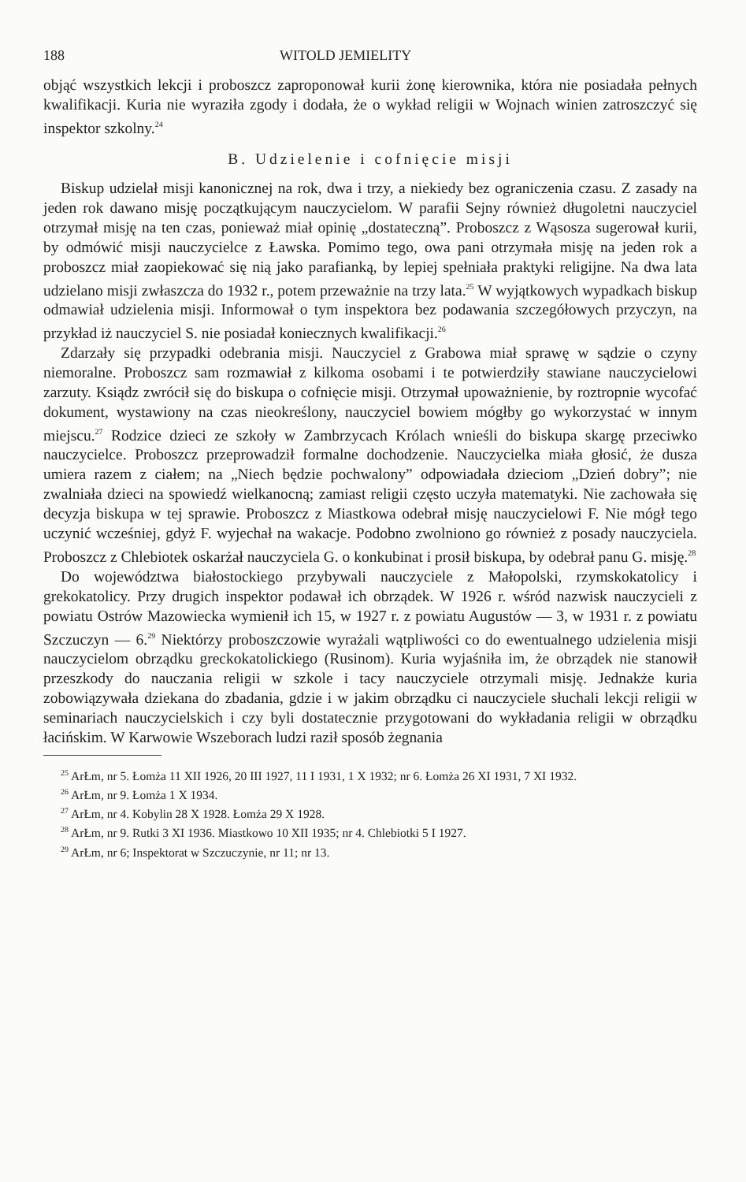188 WITOLD JEMIELITY
objąć wszystkich lekcji i proboszcz zaproponował kurii żonę kierownika, która nie posiadała pełnych kwalifikacji. Kuria nie wyraziła zgody i dodała, że o wykład religii w Wojnach winien zatroszczyć się inspektor szkolny.<sup>24</sup>
B. Udzielenie i cofnięcie misji
Biskup udzielał misji kanonicznej na rok, dwa i trzy, a niekiedy bez ograniczenia czasu. Z zasady na jeden rok dawano misję początkującym nauczycielom. W parafii Sejny również długoletni nauczyciel otrzymał misję na ten czas, ponieważ miał opinię „dostateczną”. Proboszcz z Wąsosza sugerował kurii, by odmówić misji nauczycielce z Ławska. Pomimo tego, owa pani otrzymała misję na jeden rok a proboszcz miał zaopiekować się nią jako parafianką, by lepiej spełniała praktyki religijne. Na dwa lata udzielano misji zwłaszcza do 1932 r., potem przeważnie na trzy lata.<sup>25</sup> W wyjątkowych wypadkach biskup odmawiał udzielenia misji. Informował o tym inspektora bez podawania szczegółowych przyczyn, na przykład iż nauczyciel S. nie posiadał koniecznych kwalifikacji.<sup>26</sup>
Zdarzały się przypadki odebrania misji. Nauczyciel z Grabowa miał sprawę w sądzie o czyny niemoralne. Proboszcz sam rozmawiał z kilkoma osobami i te potwierdziły stawiane nauczycielowi zarzuty. Ksiądz zwrócił się do biskupa o cofnięcie misji. Otrzymał upoważnienie, by roztropnie wycofać dokument, wystawiony na czas nieokreślony, nauczyciel bowiem mógłby go wykorzystać w innym miejscu.<sup>27</sup> Rodzice dzieci ze szkoły w Zambrzycach Królach wnieśli do biskupa skargę przeciwko nauczycielce. Proboszcz przeprowadził formalne dochodzenie. Nauczycielka miała głosić, że dusza umiera razem z ciałem; na „Niech będzie pochwalony” odpowiadała dzieciom „Dzień dobry”; nie zwalniała dzieci na spowiedź wielkanocną; zamiast religii często uczyła matematyki. Nie zachowała się decyzja biskupa w tej sprawie. Proboszcz z Miastkowa odebrał misję nauczycielowi F. Nie mógł tego uczynić wcześniej, gdyż F. wyjechał na wakacje. Podobno zwolniono go również z posady nauczyciela. Proboszcz z Chlebiotek oskarżał nauczyciela G. o konkubinat i prosił biskupa, by odebrał panu G. misję.<sup>28</sup>
Do województwa białostockiego przybywali nauczyciele z Małopolski, rzymskokatolicy i grekokatolicy. Przy drugich inspektor podawał ich obrządek. W 1926 r. wśród nazwisk nauczycieli z powiatu Ostrów Mazowiecka wymienił ich 15, w 1927 r. z powiatu Augustów — 3, w 1931 r. z powiatu Szczuczyn — 6.<sup>29</sup> Niektórzy proboszczowie wyrażali wątpliwości co do ewentualnego udzielenia misji nauczycielom obrządku greckokatolickiego (Rusinom). Kuria wyjaśniła im, że obrządek nie stanowił przeszkody do nauczania religii w szkole i tacy nauczyciele otrzymali misję. Jednakże kuria zobowiązywała dziekana do zbadania, gdzie i w jakim obrządku ci nauczyciele słuchali lekcji religii w seminariach nauczycielskich i czy byli dostatecznie przygotowani do wykładania religii w obrządku łacińskim. W Karwowie Wszeborach ludzi raził sposób żegnania
<sup>25</sup> ArŁm, nr 5. Łomża 11 XII 1926, 20 III 1927, 11 I 1931, 1 X 1932; nr 6. Łomża 26 XI 1931, 7 XI 1932.
<sup>26</sup> ArŁm, nr 9. Łomża 1 X 1934.
<sup>27</sup> ArŁm, nr 4. Kobylin 28 X 1928. Łomża 29 X 1928.
<sup>28</sup> ArŁm, nr 9. Rutki 3 XI 1936. Miastkowo 10 XII 1935; nr 4. Chlebiotki 5 I 1927.
<sup>29</sup> ArŁm, nr 6; Inspektorat w Szczuczynie, nr 11; nr 13.